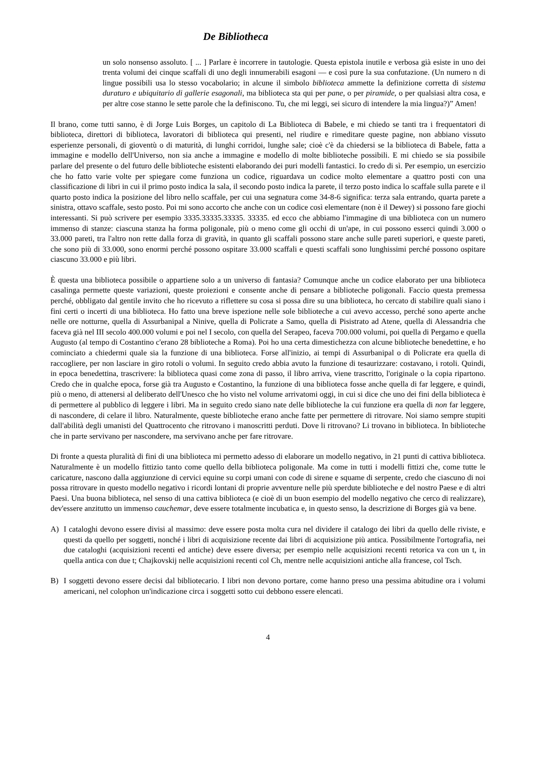De Bibliotheca
un solo nonsenso assoluto. [ ... ] Parlare è incorrere in tautologie. Questa epistola inutile e verbosa già esiste in uno dei trenta volumi dei cinque scaffali di uno degli innumerabili esagoni — e così pure la sua confutazione. (Un numero n di lingue possibili usa lo stesso vocabolario; in alcune il simbolo biblioteca ammette la definizione corretta di sistema duraturo e ubiquitario di gallerie esagonali, ma biblioteca sta qui per pane, o per piramide, o per qualsiasi altra cosa, e per altre cose stanno le sette parole che la definiscono. Tu, che mi leggi, sei sicuro di intendere la mia lingua?)” Amen!
Il brano, come tutti sanno, è di Jorge Luis Borges, un capitolo di La Biblioteca di Babele, e mi chiedo se tanti tra i frequentatori di biblioteca, direttori di biblioteca, lavoratori di biblioteca qui presenti, nel riudire e rimeditare queste pagine, non abbiano vissuto esperienze personali, di gioventù o di maturità, di lunghi corridoi, lunghe sale; cioè c'è da chiedersi se la biblioteca di Babele, fatta a immagine e modello dell'Universo, non sia anche a immagine e modello di molte biblioteche possibili. E mi chiedo se sia possibile parlare del presente o del futuro delle biblioteche esistenti elaborando dei puri modelli fantastici. Io credo di sì. Per esempio, un esercizio che ho fatto varie volte per spiegare come funziona un codice, riguardava un codice molto elementare a quattro posti con una classificazione di libri in cui il primo posto indica la sala, il secondo posto indica la parete, il terzo posto indica lo scaffale sulla parete e il quarto posto indica la posizione del libro nello scaffale, per cui una segnatura come 34-8-6 significa: terza sala entrando, quarta parete a sinistra, ottavo scaffale, sesto posto. Poi mi sono accorto che anche con un codice così elementare (non è il Dewey) si possono fare giochi interessanti. Si può scrivere per esempio 3335.33335.33335. 33335. ed ecco che abbiamo l'immagine di una biblioteca con un numero immenso di stanze: ciascuna stanza ha forma poligonale, più o meno come gli occhi di un'ape, in cui possono esserci quindi 3.000 o 33.000 pareti, tra l'altro non rette dalla forza di gravità, in quanto gli scaffali possono stare anche sulle pareti superiori, e queste pareti, che sono più di 33.000, sono enormi perché possono ospitare 33.000 scaffali e questi scaffali sono lunghissimi perché possono ospitare ciascuno 33.000 e più libri.
È questa una biblioteca possibile o appartiene solo a un universo di fantasia? Comunque anche un codice elaborato per una biblioteca casalinga permette queste variazioni, queste proiezioni e consente anche di pensare a biblioteche poligonali. Faccio questa premessa perché, obbligato dal gentile invito che ho ricevuto a riflettere su cosa si possa dire su una biblioteca, ho cercato di stabilire quali siano i fini certi o incerti di una biblioteca. Ho fatto una breve ispezione nelle sole biblioteche a cui avevo accesso, perché sono aperte anche nelle ore notturne, quella di Assurbanipal a Ninive, quella di Policrate a Samo, quella di Pisistrato ad Atene, quella di Alessandria che faceva già nel III secolo 400.000 volumi e poi nel I secolo, con quella del Serapeo, faceva 700.000 volumi, poi quella di Pergamo e quella Augusto (al tempo di Costantino c'erano 28 biblioteche a Roma). Poi ho una certa dimestichezza con alcune biblioteche benedettine, e ho cominciato a chiedermi quale sia la funzione di una biblioteca. Forse all'inizio, ai tempi di Assurbanipal o di Policrate era quella di raccogliere, per non lasciare in giro rotoli o volumi. In seguito credo abbia avuto la funzione di tesaurizzare: costavano, i rotoli. Quindi, in epoca benedettina, trascrivere: la biblioteca quasi come zona di passo, il libro arriva, viene trascritto, l'originale o la copia ripartono. Credo che in qualche epoca, forse già tra Augusto e Costantino, la funzione di una biblioteca fosse anche quella di far leggere, e quindi, più o meno, di attenersi al deliberato dell'Unesco che ho visto nel volume arrivatomi oggi, in cui si dice che uno dei fini della biblioteca è di permettere al pubblico di leggere i libri. Ma in seguito credo siano nate delle biblioteche la cui funzione era quella di non far leggere, di nascondere, di celare il libro. Naturalmente, queste biblioteche erano anche fatte per permettere di ritrovare. Noi siamo sempre stupiti dall'abilità degli umanisti del Quattrocento che ritrovano i manoscritti perduti. Dove li ritrovano? Li trovano in biblioteca. In biblioteche che in parte servivano per nascondere, ma servivano anche per fare ritrovare.
Di fronte a questa pluralità di fini di una biblioteca mi permetto adesso di elaborare un modello negativo, in 21 punti di cattiva biblioteca. Naturalmente è un modello fittizio tanto come quello della biblioteca poligonale. Ma come in tutti i modelli fittizi che, come tutte le caricature, nascono dalla aggiunzione di cervici equine su corpi umani con code di sirene e squame di serpente, credo che ciascuno di noi possa ritrovare in questo modello negativo i ricordi lontani di proprie avventure nelle più sperdute biblioteche e del nostro Paese e di altri Paesi. Una buona biblioteca, nel senso di una cattiva biblioteca (e cioè di un buon esempio del modello negativo che cerco di realizzare), dev'essere anzitutto un immenso cauchemar, deve essere totalmente incubatica e, in questo senso, la descrizione di Borges già va bene.
A) I cataloghi devono essere divisi al massimo: deve essere posta molta cura nel dividere il catalogo dei libri da quello delle riviste, e questi da quello per soggetti, nonché i libri di acquisizione recente dai libri di acquisizione più antica. Possibilmente l'ortografia, nei due cataloghi (acquisizioni recenti ed antiche) deve essere diversa; per esempio nelle acquisizioni recenti retorica va con un t, in quella antica con due t; Chajkovskij nelle acquisizioni recenti col Ch, mentre nelle acquisizioni antiche alla francese, col Tsch.
B) I soggetti devono essere decisi dal bibliotecario. I libri non devono portare, come hanno preso una pessima abitudine ora i volumi americani, nel colophon un'indicazione circa i soggetti sotto cui debbono essere elencati.
4